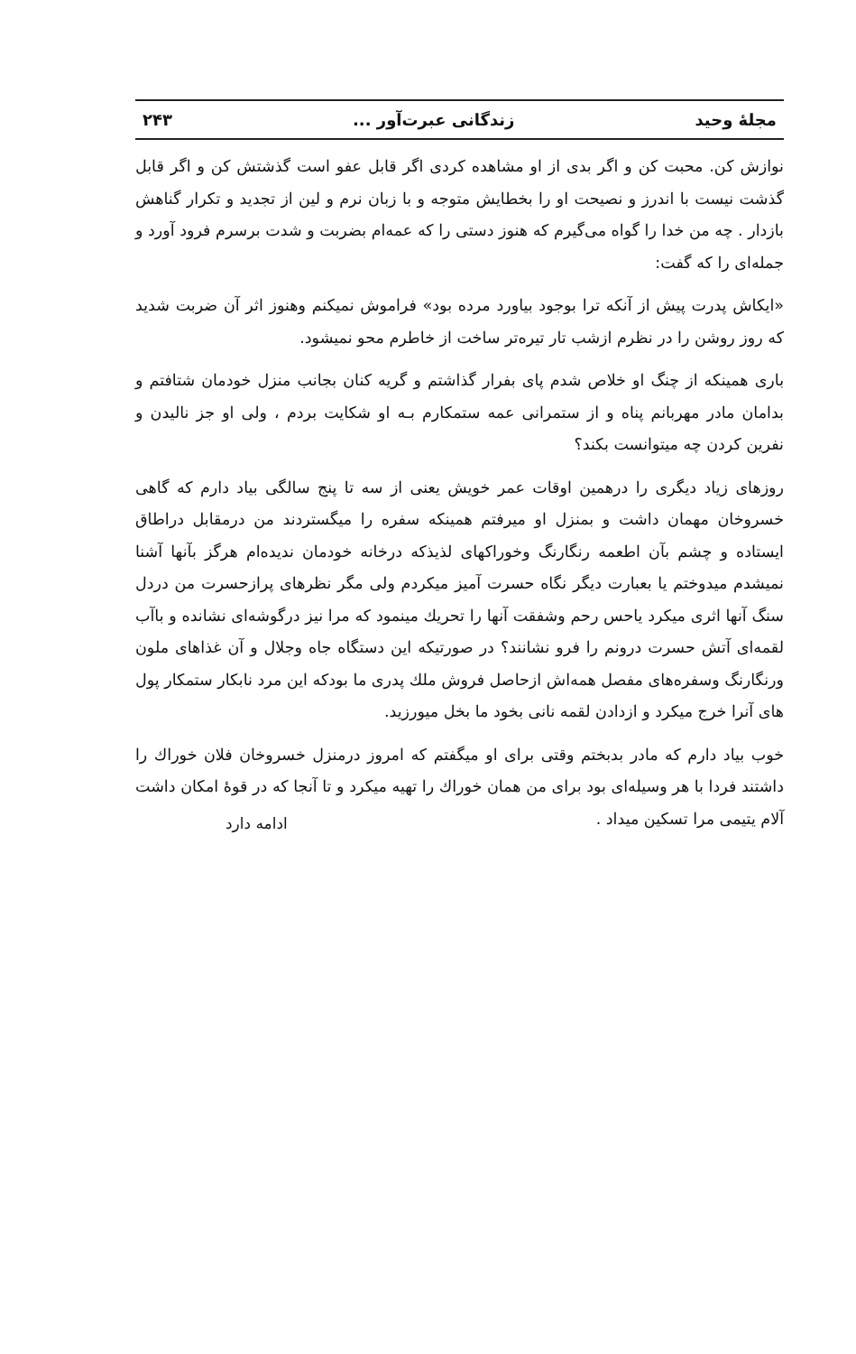مجلهٔ وحید زندگانی عبرت‌آور ... ۲۴۳
نوازش کن. محبت کن و اگر بدی از او مشاهده کردی اگر قابل عفو است گذشتش کن و اگر قابل گذشت نیست با اندرز و نصیحت او را بخطایش متوجه و با زبان نرم و لین از تجدید و تکرار گناهش بازدار . چه من خدا را گواه می‌گیرم که هنوز دستی را که عمه‌ام بضربت و شدت برسرم فرود آورد و جمله‌ای را که گفت:
«ایکاش پدرت پیش از آنکه ترا بوجود بیاورد مرده بود» فراموش نمیکنم وهنوز اثر آن ضربت شدید که روز روشن را در نظرم ازشب تار تیره‌تر ساخت از خاطرم محو نمیشود.
باری همینکه از چنگ او خلاص شدم پای بفرار گذاشتم و گریه کنان بجانب منزل خودمان شتافتم و بدامان مادر مهربانم پناه و از ستمرانی عمه ستمکارم بـه او شکایت بردم ، ولی او جز نالیدن و نفرین کردن چه میتوانست بکند؟
روزهای زیاد دیگری را درهمین اوقات عمر خویش یعنی از سه تا پنج سالگی بیاد دارم که گاهی خسروخان مهمان داشت و بمنزل او میرفتم همینکه سفره را میگستردند من درمقابل دراطاق ایستاده و چشم بآن اطعمه رنگارنگ وخوراکهای لذیذکه درخانه خودمان ندیده‌ام هرگز بآنها آشنا نمیشدم میدوختم یا بعبارت دیگر نگاه حسرت آمیز میکردم ولی مگر نظرهای پرازحسرت من دردل سنگ آنها اثری میکرد یاحس رحم وشفقت آنها را تحریك مینمود که مرا نیز درگوشه‌ای نشانده و باآب لقمه‌ای آتش حسرت درونم را فرو نشانند؟ در صورتیکه این دستگاه جاه وجلال و آن غذاهای ملون ورنگارنگ وسفره‌های مفصل همه‌اش ازحاصل فروش ملك پدری ما بودکه این مرد نابکار ستمکار پول های آنرا خرج میکرد و ازدادن لقمه نانی بخود ما بخل میورزید.
خوب بیاد دارم که مادر بدبختم وقتی برای او میگفتم که امروز درمنزل خسروخان فلان خوراك را داشتند فردا با هر وسیله‌ای بود برای من همان خوراك را تهیه میکرد و تا آنجا که در قوهٔ امکان داشت آلام یتیمی مرا تسکین میداد .
ادامه دارد